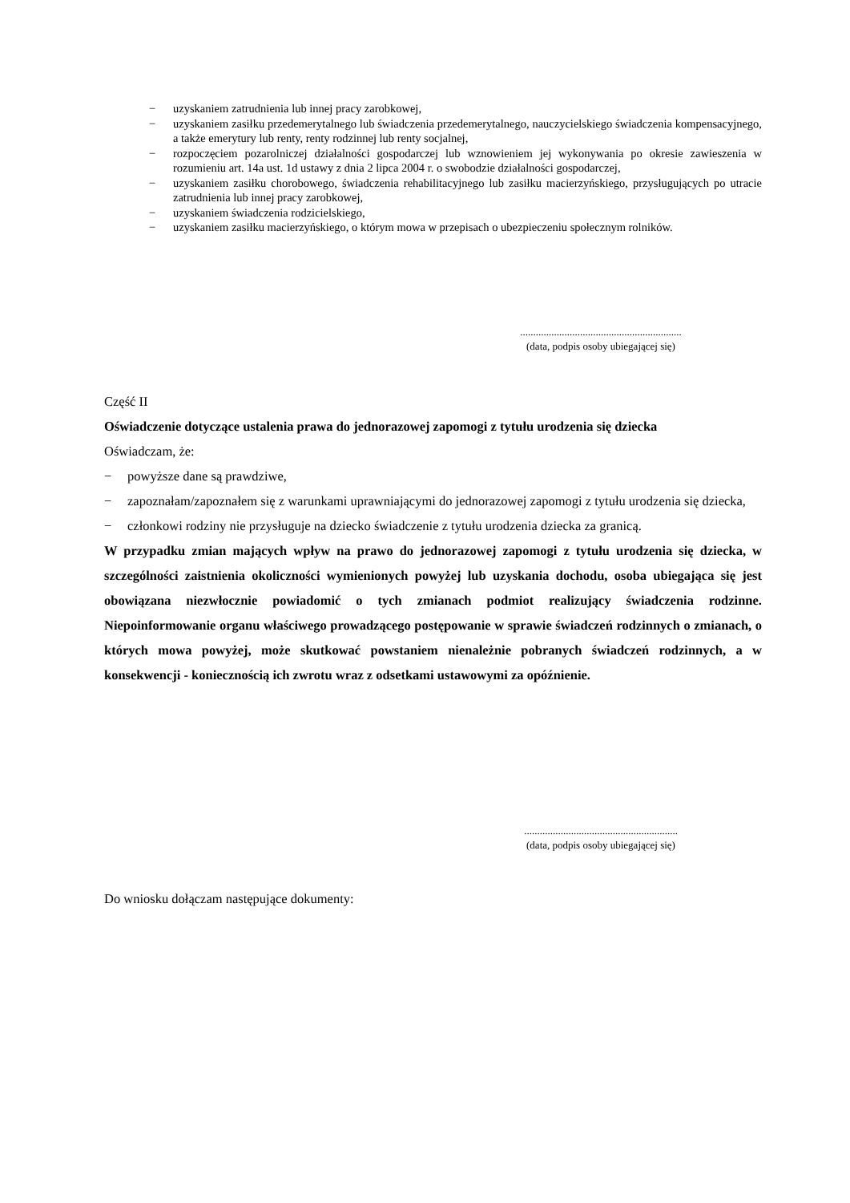− uzyskaniem zatrudnienia lub innej pracy zarobkowej,
− uzyskaniem zasiłku przedemerytalnego lub świadczenia przedemerytalnego, nauczycielskiego świadczenia kompensacyjnego, a także emerytury lub renty, renty rodzinnej lub renty socjalnej,
− rozpoczęciem pozarolniczej działalności gospodarczej lub wznowieniem jej wykonywania po okresie zawieszenia w rozumieniu art. 14a ust. 1d ustawy z dnia 2 lipca 2004 r. o swobodzie działalności gospodarczej,
− uzyskaniem zasiłku chorobowego, świadczenia rehabilitacyjnego lub zasiłku macierzyńskiego, przysługujących po utracie zatrudnienia lub innej pracy zarobkowej,
− uzyskaniem świadczenia rodzicielskiego,
− uzyskaniem zasiłku macierzyńskiego, o którym mowa w przepisach o ubezpieczeniu społecznym rolników.
..............................................................
(data, podpis osoby ubiegającej się)
Część II
Oświadczenie dotyczące ustalenia prawa do jednorazowej zapomogi z tytułu urodzenia się dziecka
Oświadczam, że:
− powyższe dane są prawdziwe,
− zapoznałam/zapoznałem się z warunkami uprawniającymi do jednorazowej zapomogi z tytułu urodzenia się dziecka,
− członkowi rodziny nie przysługuje na dziecko świadczenie z tytułu urodzenia dziecka za granicą.
W przypadku zmian mających wpływ na prawo do jednorazowej zapomogi z tytułu urodzenia się dziecka, w szczególności zaistnienia okoliczności wymienionych powyżej lub uzyskania dochodu, osoba ubiegająca się jest obowiązana niezwłocznie powiadomić o tych zmianach podmiot realizujący świadczenia rodzinne. Niepoinformowanie organu właściwego prowadzącego postępowanie w sprawie świadczeń rodzinnych o zmianach, o których mowa powyżej, może skutkować powstaniem nienależnie pobranych świadczeń rodzinnych, a w konsekwencji - koniecznością ich zwrotu wraz z odsetkami ustawowymi za opóźnienie.
...........................................................
(data, podpis osoby ubiegającej się)
Do wniosku dołączam następujące dokumenty: